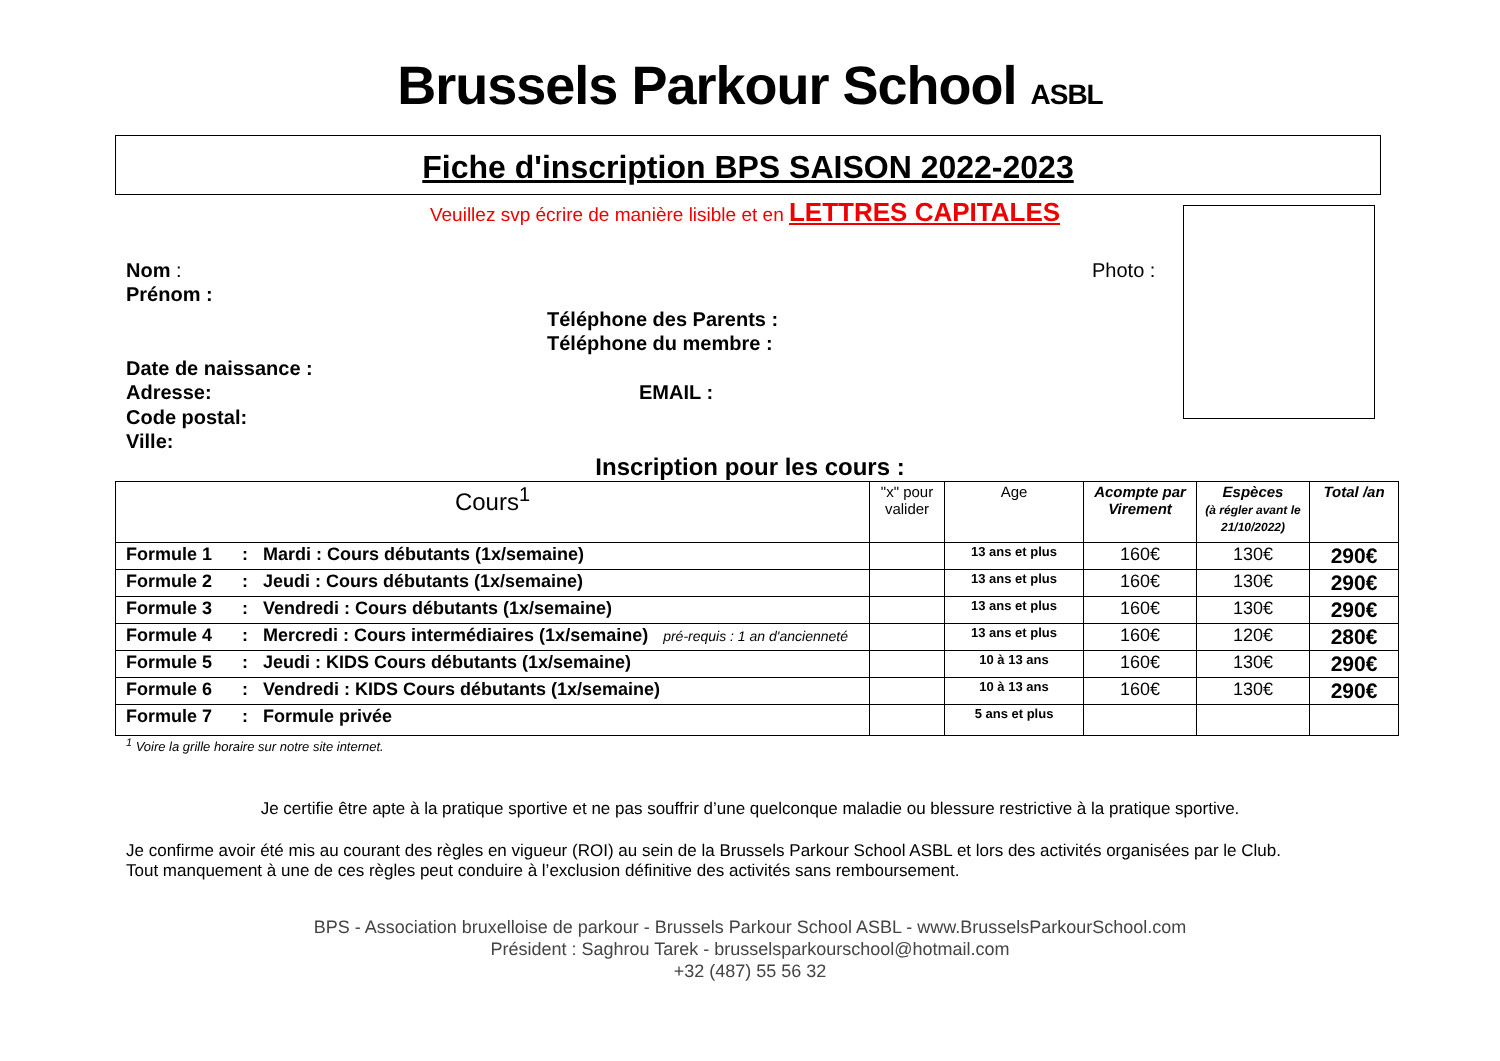Brussels Parkour School ASBL
Fiche d'inscription BPS SAISON 2022-2023
Veuillez svp écrire de manière lisible et en LETTRES CAPITALES
Nom : Photo :
Prénom :
Téléphone des Parents :
Téléphone du membre :
Date de naissance :
Adresse: EMAIL :
Code postal:
Ville:
Inscription pour les cours :
| Cours<sup>1</sup> | "x" pour valider | Age | Acompte par Virement | Espèces (à régler avant le 21/10/2022) | Total /an |
| --- | --- | --- | --- | --- | --- |
| Formule 1 : Mardi : Cours débutants (1x/semaine) | | 13 ans et plus | 160€ | 130€ | 290€ |
| Formule 2 : Jeudi : Cours débutants (1x/semaine) | | 13 ans et plus | 160€ | 130€ | 290€ |
| Formule 3 : Vendredi : Cours débutants (1x/semaine) | | 13 ans et plus | 160€ | 130€ | 290€ |
| Formule 4 : Mercredi : Cours intermédiaires (1x/semaine) pré-requis : 1 an d'ancienneté | | 13 ans et plus | 160€ | 120€ | 280€ |
| Formule 5 : Jeudi : KIDS Cours débutants (1x/semaine) | | 10 à 13 ans | 160€ | 130€ | 290€ |
| Formule 6 : Vendredi : KIDS Cours débutants (1x/semaine) | | 10 à 13 ans | 160€ | 130€ | 290€ |
| Formule 7 : Formule privée | | 5 ans et plus | | | |
<sup>1</sup> Voire la grille horaire sur notre site internet.
Je certifie être apte à la pratique sportive et ne pas souffrir d’une quelconque maladie ou blessure restrictive à la pratique sportive.
Je confirme avoir été mis au courant des règles en vigueur (ROI) au sein de la Brussels Parkour School ASBL et lors des activités organisées par le Club.
Tout manquement à une de ces règles peut conduire à l’exclusion définitive des activités sans remboursement.
BPS - Association bruxelloise de parkour - Brussels Parkour School ASBL - www.BrusselsParkourSchool.com
Président : Saghrou Tarek - brusselsparkourschool@hotmail.com
+32 (487) 55 56 32